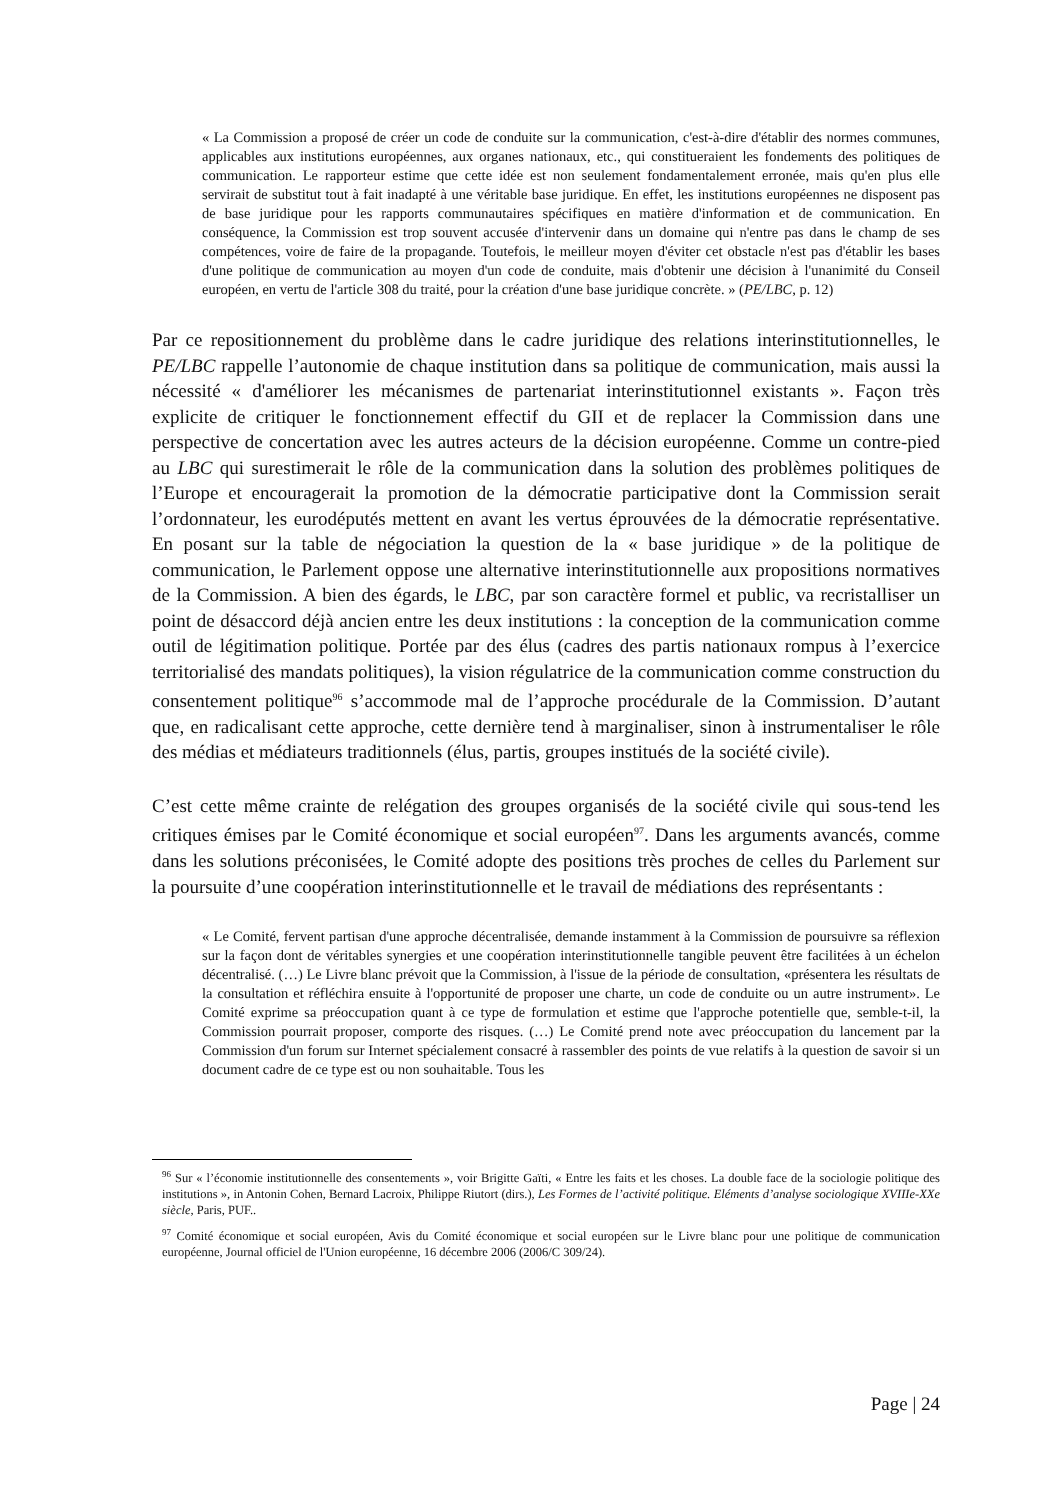« La Commission a proposé de créer un code de conduite sur la communication, c'est-à-dire d'établir des normes communes, applicables aux institutions européennes, aux organes nationaux, etc., qui constitueraient les fondements des politiques de communication. Le rapporteur estime que cette idée est non seulement fondamentalement erronée, mais qu'en plus elle servirait de substitut tout à fait inadapté à une véritable base juridique. En effet, les institutions européennes ne disposent pas de base juridique pour les rapports communautaires spécifiques en matière d'information et de communication. En conséquence, la Commission est trop souvent accusée d'intervenir dans un domaine qui n'entre pas dans le champ de ses compétences, voire de faire de la propagande. Toutefois, le meilleur moyen d'éviter cet obstacle n'est pas d'établir les bases d'une politique de communication au moyen d'un code de conduite, mais d'obtenir une décision à l'unanimité du Conseil européen, en vertu de l'article 308 du traité, pour la création d'une base juridique concrète. » (PE/LBC, p. 12)
Par ce repositionnement du problème dans le cadre juridique des relations interinstitutionnelles, le PE/LBC rappelle l’autonomie de chaque institution dans sa politique de communication, mais aussi la nécessité « d'améliorer les mécanismes de partenariat interinstitutionnel existants ». Façon très explicite de critiquer le fonctionnement effectif du GII et de replacer la Commission dans une perspective de concertation avec les autres acteurs de la décision européenne. Comme un contre-pied au LBC qui surestimerait le rôle de la communication dans la solution des problèmes politiques de l’Europe et encouragerait la promotion de la démocratie participative dont la Commission serait l’ordonnateur, les eurodéputés mettent en avant les vertus éprouvées de la démocratie représentative. En posant sur la table de négociation la question de la « base juridique » de la politique de communication, le Parlement oppose une alternative interinstitutionnelle aux propositions normatives de la Commission. A bien des égards, le LBC, par son caractère formel et public, va recristalliser un point de désaccord déjà ancien entre les deux institutions : la conception de la communication comme outil de légitimation politique. Portée par des élus (cadres des partis nationaux rompus à l’exercice territorialisé des mandats politiques), la vision régulatrice de la communication comme construction du consentement politique<sup>96</sup> s’accommode mal de l’approche procédurale de la Commission. D’autant que, en radicalisant cette approche, cette dernière tend à marginaliser, sinon à instrumentaliser le rôle des médias et médiateurs traditionnels (élus, partis, groupes institués de la société civile).
C’est cette même crainte de relégation des groupes organisés de la société civile qui sous-tend les critiques émises par le Comité économique et social européen<sup>97</sup>. Dans les arguments avancés, comme dans les solutions préconisées, le Comité adopte des positions très proches de celles du Parlement sur la poursuite d’une coopération interinstitutionnelle et le travail de médiations des représentants :
« Le Comité, fervent partisan d'une approche décentralisée, demande instamment à la Commission de poursuivre sa réflexion sur la façon dont de véritables synergies et une coopération interinstitutionnelle tangible peuvent être facilitées à un échelon décentralisé. (…) Le Livre blanc prévoit que la Commission, à l'issue de la période de consultation, «présentera les résultats de la consultation et réfléchira ensuite à l'opportunité de proposer une charte, un code de conduite ou un autre instrument». Le Comité exprime sa préoccupation quant à ce type de formulation et estime que l'approche potentielle que, semble-t-il, la Commission pourrait proposer, comporte des risques. (…) Le Comité prend note avec préoccupation du lancement par la Commission d'un forum sur Internet spécialement consacré à rassembler des points de vue relatifs à la question de savoir si un document cadre de ce type est ou non souhaitable. Tous les
<sup>96</sup> Sur « l’économie institutionnelle des consentements », voir Brigitte Gaïti, « Entre les faits et les choses. La double face de la sociologie politique des institutions », in Antonin Cohen, Bernard Lacroix, Philippe Riutort (dirs.), Les Formes de l’activité politique. Eléments d’analyse sociologique XVIIIe-XXe siècle, Paris, PUF..
<sup>97</sup> Comité économique et social européen, Avis du Comité économique et social européen sur le Livre blanc pour une politique de communication européenne, Journal officiel de l'Union européenne, 16 décembre 2006 (2006/C 309/24).
Page | 24